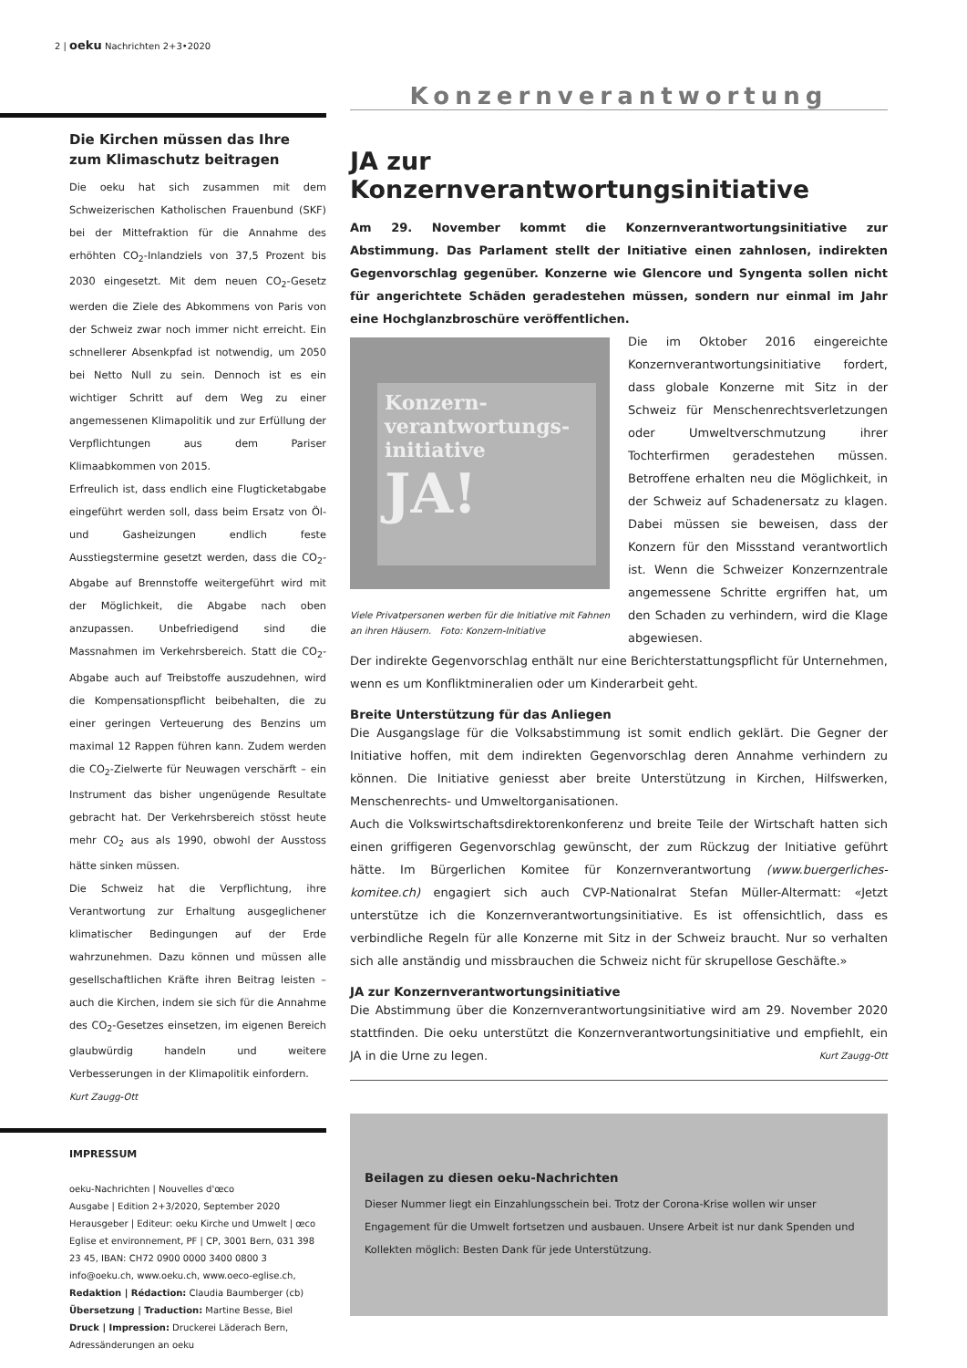2 | oeku Nachrichten 2+3•2020
Die Kirchen müssen das Ihre zum Klimaschutz beitragen
Die oeku hat sich zusammen mit dem Schweizerischen Katholischen Frauenbund (SKF) bei der Mittefraktion für die Annahme des erhöhten CO<sub>2</sub>-Inlandziels von 37,5 Prozent bis 2030 eingesetzt. Mit dem neuen CO<sub>2</sub>-Gesetz werden die Ziele des Abkommens von Paris von der Schweiz zwar noch immer nicht erreicht. Ein schnellerer Absenkpfad ist notwendig, um 2050 bei Netto Null zu sein. Dennoch ist es ein wichtiger Schritt auf dem Weg zu einer angemessenen Klimapolitik und zur Erfüllung der Verpflichtungen aus dem Pariser Klimaabkommen von 2015.
Erfreulich ist, dass endlich eine Flugticketabgabe eingeführt werden soll, dass beim Ersatz von Öl- und Gasheizungen endlich feste Ausstiegstermine gesetzt werden, dass die CO<sub>2</sub>-Abgabe auf Brennstoffe weitergeführt wird mit der Möglichkeit, die Abgabe nach oben anzupassen. Unbefriedigend sind die Massnahmen im Verkehrsbereich. Statt die CO<sub>2</sub>-Abgabe auch auf Treibstoffe auszudehnen, wird die Kompensationspflicht beibehalten, die zu einer geringen Verteuerung des Benzins um maximal 12 Rappen führen kann. Zudem werden die CO<sub>2</sub>-Zielwerte für Neuwagen verschärft – ein Instrument das bisher ungenügende Resultate gebracht hat. Der Verkehrsbereich stösst heute mehr CO<sub>2</sub> aus als 1990, obwohl der Ausstoss hätte sinken müssen.
Die Schweiz hat die Verpflichtung, ihre Verantwortung zur Erhaltung ausgeglichener klimatischer Bedingungen auf der Erde wahrzunehmen. Dazu können und müssen alle gesellschaftlichen Kräfte ihren Beitrag leisten – auch die Kirchen, indem sie sich für die Annahme des CO<sub>2</sub>-Gesetzes einsetzen, im eigenen Bereich glaubwürdig handeln und weitere Verbesserungen in der Klimapolitik einfordern.
Kurt Zaugg-Ott
IMPRESSUM
oeku-Nachrichten | Nouvelles d'œco
Ausgabe | Edition 2+3/2020, September 2020
Herausgeber | Editeur: oeku Kirche und Umwelt | œco Eglise et environnement, PF | CP, 3001 Bern, 031 398 23 45, IBAN: CH72 0900 0000 3400 0800 3
info@oeku.ch, www.oeku.ch, www.oeco-eglise.ch,
Redaktion | Rédaction: Claudia Baumberger (cb)
Übersetzung | Traduction: Martine Besse, Biel
Druck | Impression: Druckerei Läderach Bern,
Adressänderungen an oeku
Konzernverantwortung
JA zur Konzernverantwortungsinitiative
Am 29. November kommt die Konzernverantwortungsinitiative zur Abstimmung. Das Parlament stellt der Initiative einen zahnlosen, indirekten Gegenvorschlag gegenüber. Konzerne wie Glencore und Syngenta sollen nicht für angerichtete Schäden geradestehen müssen, sondern nur einmal im Jahr eine Hochglanzbroschüre veröffentlichen.
Konzern-
verantwortungs-
initiative
JA!
Viele Privatpersonen werben für die Initiative mit Fahnen an ihren Häusern. Foto: Konzern-Initiative
Die im Oktober 2016 eingereichte Konzernverantwortungsinitiative fordert, dass globale Konzerne mit Sitz in der Schweiz für Menschenrechtsverletzungen oder Umweltverschmutzung ihrer Tochterfirmen geradestehen müssen. Betroffene erhalten neu die Möglichkeit, in der Schweiz auf Schadenersatz zu klagen. Dabei müssen sie beweisen, dass der Konzern für den Missstand verantwortlich ist. Wenn die Schweizer Konzernzentrale angemessene Schritte ergriffen hat, um den Schaden zu verhindern, wird die Klage abgewiesen.
Der indirekte Gegenvorschlag enthält nur eine Berichterstattungspflicht für Unternehmen, wenn es um Konfliktmineralien oder um Kinderarbeit geht.
Breite Unterstützung für das Anliegen
Die Ausgangslage für die Volksabstimmung ist somit endlich geklärt. Die Gegner der Initiative hoffen, mit dem indirekten Gegenvorschlag deren Annahme verhindern zu können. Die Initiative geniesst aber breite Unterstützung in Kirchen, Hilfswerken, Menschenrechts- und Umweltorganisationen.
Auch die Volkswirtschaftsdirektorenkonferenz und breite Teile der Wirtschaft hatten sich einen griffigeren Gegenvorschlag gewünscht, der zum Rückzug der Initiative geführt hätte. Im Bürgerlichen Komitee für Konzernverantwortung (www.buergerliches-komitee.ch) engagiert sich auch CVP-Nationalrat Stefan Müller-Altermatt: «Jetzt unterstütze ich die Konzernverantwortungsinitiative. Es ist offensichtlich, dass es verbindliche Regeln für alle Konzerne mit Sitz in der Schweiz braucht. Nur so verhalten sich alle anständig und missbrauchen die Schweiz nicht für skrupellose Geschäfte.»
JA zur Konzernverantwortungsinitiative
Die Abstimmung über die Konzernverantwortungsinitiative wird am 29. November 2020 stattfinden. Die oeku unterstützt die Konzernverantwortungsinitiative und empfiehlt, ein JA in die Urne zu legen. Kurt Zaugg-Ott
Beilagen zu diesen oeku-Nachrichten
Dieser Nummer liegt ein Einzahlungsschein bei. Trotz der Corona-Krise wollen wir unser Engagement für die Umwelt fortsetzen und ausbauen. Unsere Arbeit ist nur dank Spenden und Kollekten möglich: Besten Dank für jede Unterstützung.